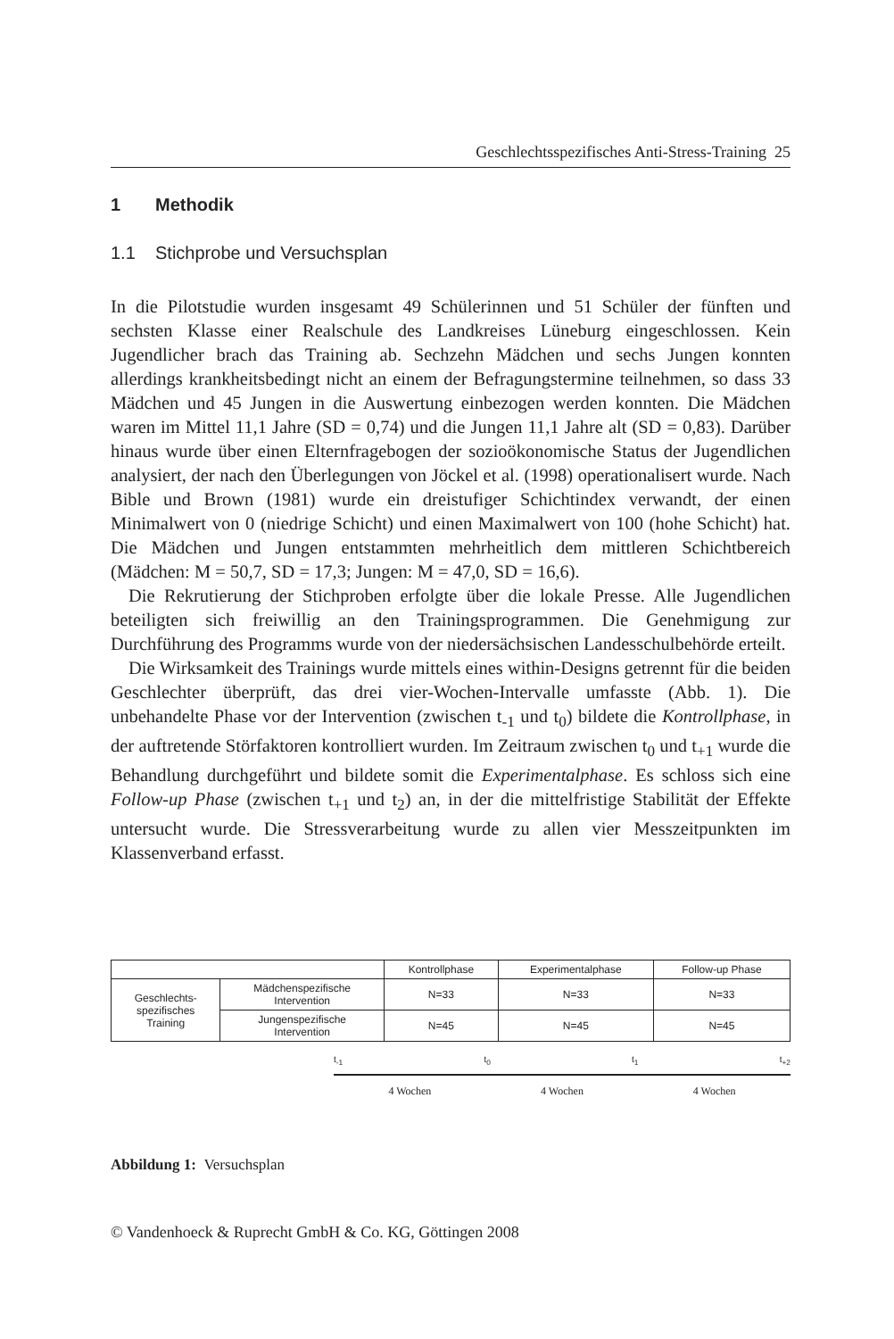Geschlechtsspezifisches Anti-Stress-Training 25
1 Methodik
1.1 Stichprobe und Versuchsplan
In die Pilotstudie wurden insgesamt 49 Schülerinnen und 51 Schüler der fünften und sechsten Klasse einer Realschule des Landkreises Lüneburg eingeschlossen. Kein Jugendlicher brach das Training ab. Sechzehn Mädchen und sechs Jungen konnten allerdings krankheitsbedingt nicht an einem der Befragungstermine teilnehmen, so dass 33 Mädchen und 45 Jungen in die Auswertung einbezogen werden konnten. Die Mädchen waren im Mittel 11,1 Jahre (SD = 0,74) und die Jungen 11,1 Jahre alt (SD = 0,83). Darüber hinaus wurde über einen Elternfragebogen der sozioökonomische Status der Jugendlichen analysiert, der nach den Überlegungen von Jöckel et al. (1998) operationalisert wurde. Nach Bible und Brown (1981) wurde ein dreistufiger Schichtindex verwandt, der einen Minimalwert von 0 (niedrige Schicht) und einen Maximalwert von 100 (hohe Schicht) hat. Die Mädchen und Jungen entstammten mehrheitlich dem mittleren Schichtbereich (Mädchen: M = 50,7, SD = 17,3; Jungen: M = 47,0, SD = 16,6).
Die Rekrutierung der Stichproben erfolgte über die lokale Presse. Alle Jugendlichen beteiligten sich freiwillig an den Trainingsprogrammen. Die Genehmigung zur Durchführung des Programms wurde von der niedersächsischen Landesschulbehörde erteilt.
Die Wirksamkeit des Trainings wurde mittels eines within-Designs getrennt für die beiden Geschlechter überprüft, das drei vier-Wochen-Intervalle umfasste (Abb. 1). Die unbehandelte Phase vor der Intervention (zwischen t<sub>-1</sub> und t<sub>0</sub>) bildete die Kontrollphase, in der auftretende Störfaktoren kontrolliert wurden. Im Zeitraum zwischen t<sub>0</sub> und t<sub>+1</sub> wurde die Behandlung durchgeführt und bildete somit die Experimentalphase. Es schloss sich eine Follow-up Phase (zwischen t<sub>+1</sub> und t<sub>2</sub>) an, in der die mittelfristige Stabilität der Effekte untersucht wurde. Die Stressverarbeitung wurde zu allen vier Messzeitpunkten im Klassenverband erfasst.
| | | Kontrollphase | Experimentalphase | Follow-up Phase |
| Geschlechts- spezifisches Training | Mädchenspezifische Intervention | N=33 | N=33 | N=33 |
| | Jungenspezifische Intervention | N=45 | N=45 | N=45 |
t<sub>-1</sub> t<sub>0</sub> t<sub>1</sub> t<sub>+2</sub>
4 Wochen 4 Wochen 4 Wochen
Abbildung 1: Versuchsplan
© Vandenhoeck & Ruprecht GmbH & Co. KG, Göttingen 2008